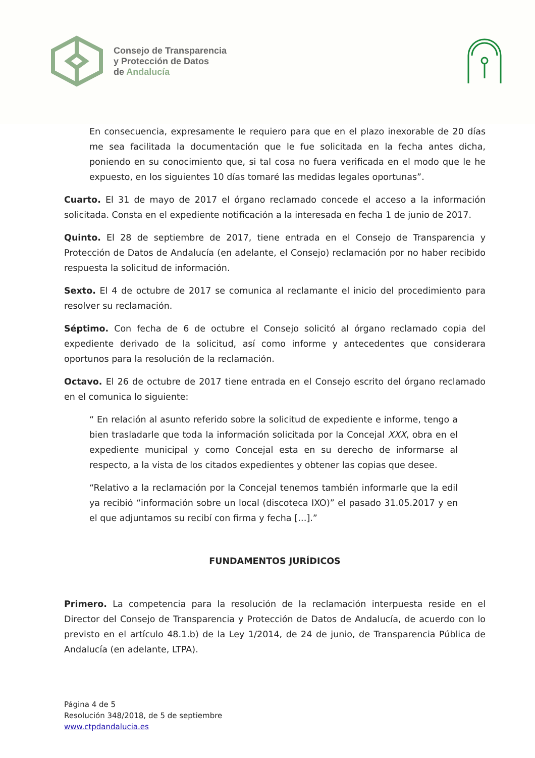Consejo de Transparencia
y Protección de Datos
de Andalucía
En consecuencia, expresamente le requiero para que en el plazo inexorable de 20 días me sea facilitada la documentación que le fue solicitada en la fecha antes dicha, poniendo en su conocimiento que, si tal cosa no fuera verificada en el modo que le he expuesto, en los siguientes 10 días tomaré las medidas legales oportunas”.
Cuarto. El 31 de mayo de 2017 el órgano reclamado concede el acceso a la información solicitada. Consta en el expediente notificación a la interesada en fecha 1 de junio de 2017.
Quinto. El 28 de septiembre de 2017, tiene entrada en el Consejo de Transparencia y Protección de Datos de Andalucía (en adelante, el Consejo) reclamación por no haber recibido respuesta la solicitud de información.
Sexto. El 4 de octubre de 2017 se comunica al reclamante el inicio del procedimiento para resolver su reclamación.
Séptimo. Con fecha de 6 de octubre el Consejo solicitó al órgano reclamado copia del expediente derivado de la solicitud, así como informe y antecedentes que considerara oportunos para la resolución de la reclamación.
Octavo. El 26 de octubre de 2017 tiene entrada en el Consejo escrito del órgano reclamado en el comunica lo siguiente:
“ En relación al asunto referido sobre la solicitud de expediente e informe, tengo a bien trasladarle que toda la información solicitada por la Concejal XXX, obra en el expediente municipal y como Concejal esta en su derecho de informarse al respecto, a la vista de los citados expedientes y obtener las copias que desee.
“Relativo a la reclamación por la Concejal tenemos también informarle que la edil ya recibió “información sobre un local (discoteca IXO)” el pasado 31.05.2017 y en el que adjuntamos su recibí con firma y fecha […].”
FUNDAMENTOS JURÍDICOS
Primero. La competencia para la resolución de la reclamación interpuesta reside en el Director del Consejo de Transparencia y Protección de Datos de Andalucía, de acuerdo con lo previsto en el artículo 48.1.b) de la Ley 1/2014, de 24 de junio, de Transparencia Pública de Andalucía (en adelante, LTPA).
Página 4 de 5
Resolución 348/2018, de 5 de septiembre
www.ctpdandalucia.es